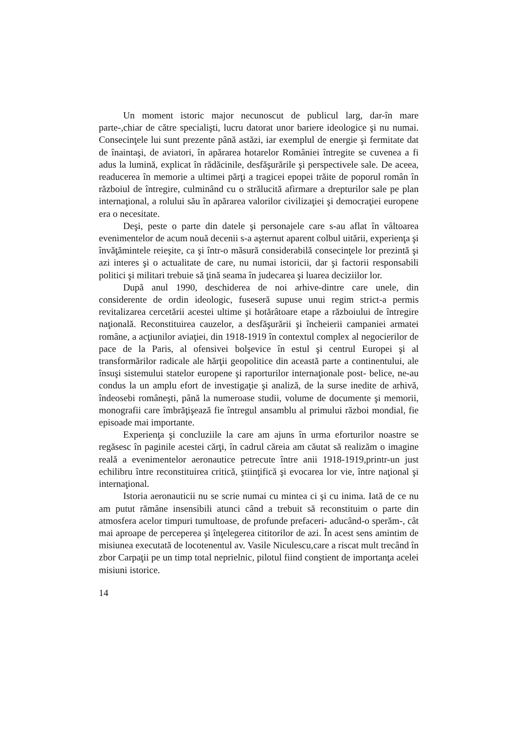Un moment istoric major necunoscut de publicul larg, dar-în mare parte-,chiar de către specialişti, lucru datorat unor bariere ideologice şi nu numai. Consecinţele lui sunt prezente până astăzi, iar exemplul de energie şi fermitate dat de înaintaşi, de aviatori, în apărarea hotarelor României întregite se cuvenea a fi adus la lumină, explicat în rădăcinile, desfăşurările şi perspectivele sale. De aceea, readucerea în memorie a ultimei părţi a tragicei epopei trăite de poporul român în războiul de întregire, culminând cu o strălucită afirmare a drepturilor sale pe plan internaţional, a rolului său în apărarea valorilor civilizaţiei şi democraţiei europene era o necesitate.
Deşi, peste o parte din datele şi personajele care s-au aflat în vâltoarea evenimentelor de acum nouă decenii s-a aşternut aparent colbul uitării, experienţa şi învăţămintele reieşite, ca şi într-o măsură considerabilă consecinţele lor prezintă şi azi interes şi o actualitate de care, nu numai istoricii, dar şi factorii responsabili politici şi militari trebuie să ţină seama în judecarea şi luarea deciziilor lor.
După anul 1990, deschiderea de noi arhive-dintre care unele, din considerente de ordin ideologic, fuseseră supuse unui regim strict-a permis revitalizarea cercetării acestei ultime şi hotărâtoare etape a războiului de întregire naţională. Reconstituirea cauzelor, a desfăşurării şi încheierii campaniei armatei române, a acţiunilor aviaţiei, din 1918-1919 în contextul complex al negocierilor de pace de la Paris, al ofensivei bolşevice în estul şi centrul Europei şi al transformărilor radicale ale hărţii geopolitice din această parte a continentului, ale însuşi sistemului statelor europene şi raporturilor internaţionale post- belice, ne-au condus la un amplu efort de investigaţie şi analiză, de la surse inedite de arhivă, îndeosebi româneşti, până la numeroase studii, volume de documente şi memorii, monografii care îmbrăţişează fie întregul ansamblu al primului război mondial, fie episoade mai importante.
Experienţa şi concluziile la care am ajuns în urma eforturilor noastre se regăsesc în paginile acestei cărţi, în cadrul căreia am căutat să realizăm o imagine reală a evenimentelor aeronautice petrecute între anii 1918-1919,printr-un just echilibru între reconstituirea critică, ştiinţifică şi evocarea lor vie, între naţional şi internaţional.
Istoria aeronauticii nu se scrie numai cu mintea ci şi cu inima. Iată de ce nu am putut rămâne insensibili atunci când a trebuit să reconstituim o parte din atmosfera acelor timpuri tumultoase, de profunde prefaceri- aducând-o sperăm-, cât mai aproape de perceperea şi înţelegerea cititorilor de azi. În acest sens amintim de misiunea executată de locotenentul av. Vasile Niculescu,care a riscat mult trecând în zbor Carpaţii pe un timp total neprielnic, pilotul fiind conştient de importanţa acelei misiuni istorice.
14